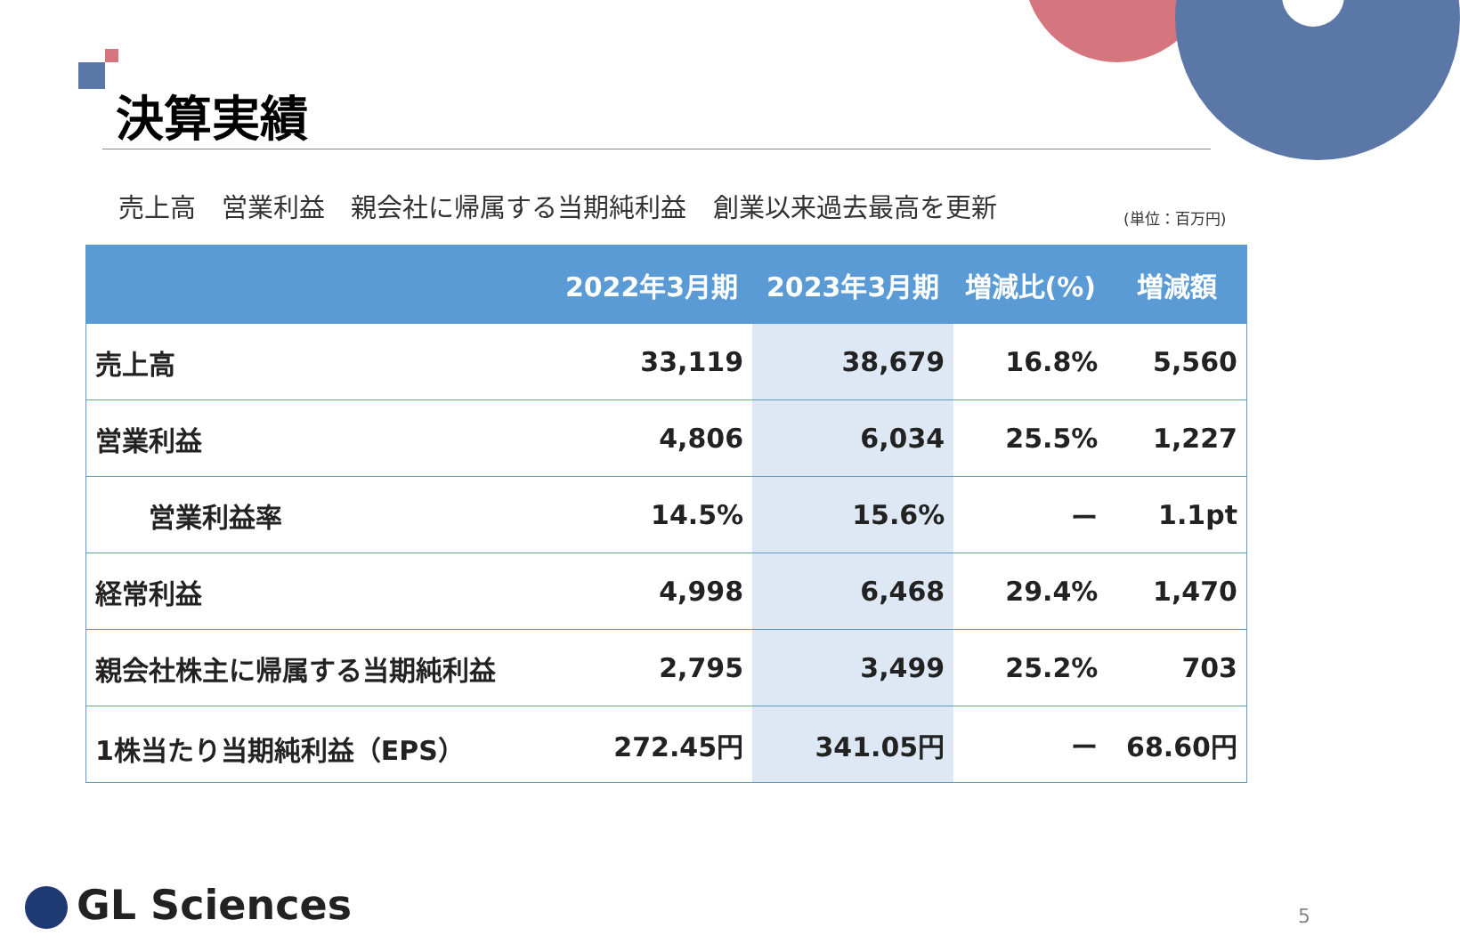決算実績
売上高 営業利益 親会社に帰属する当期純利益 創業以来過去最高を更新
(単位：百万円)
| | 2022年3月期 | 2023年3月期 | 増減比(%) | 増減額 |
| --- | --- | --- | --- | --- |
| 売上高 | 33,119 | 38,679 | 16.8% | 5,560 |
| 営業利益 | 4,806 | 6,034 | 25.5% | 1,227 |
| 営業利益率 | 14.5% | 15.6% | ー | 1.1pt |
| 経常利益 | 4,998 | 6,468 | 29.4% | 1,470 |
| 親会社株主に帰属する当期純利益 | 2,795 | 3,499 | 25.2% | 703 |
| 1株当たり当期純利益（EPS） | 272.45円 | 341.05円 | ー | 68.60円 |
GL Sciences 5